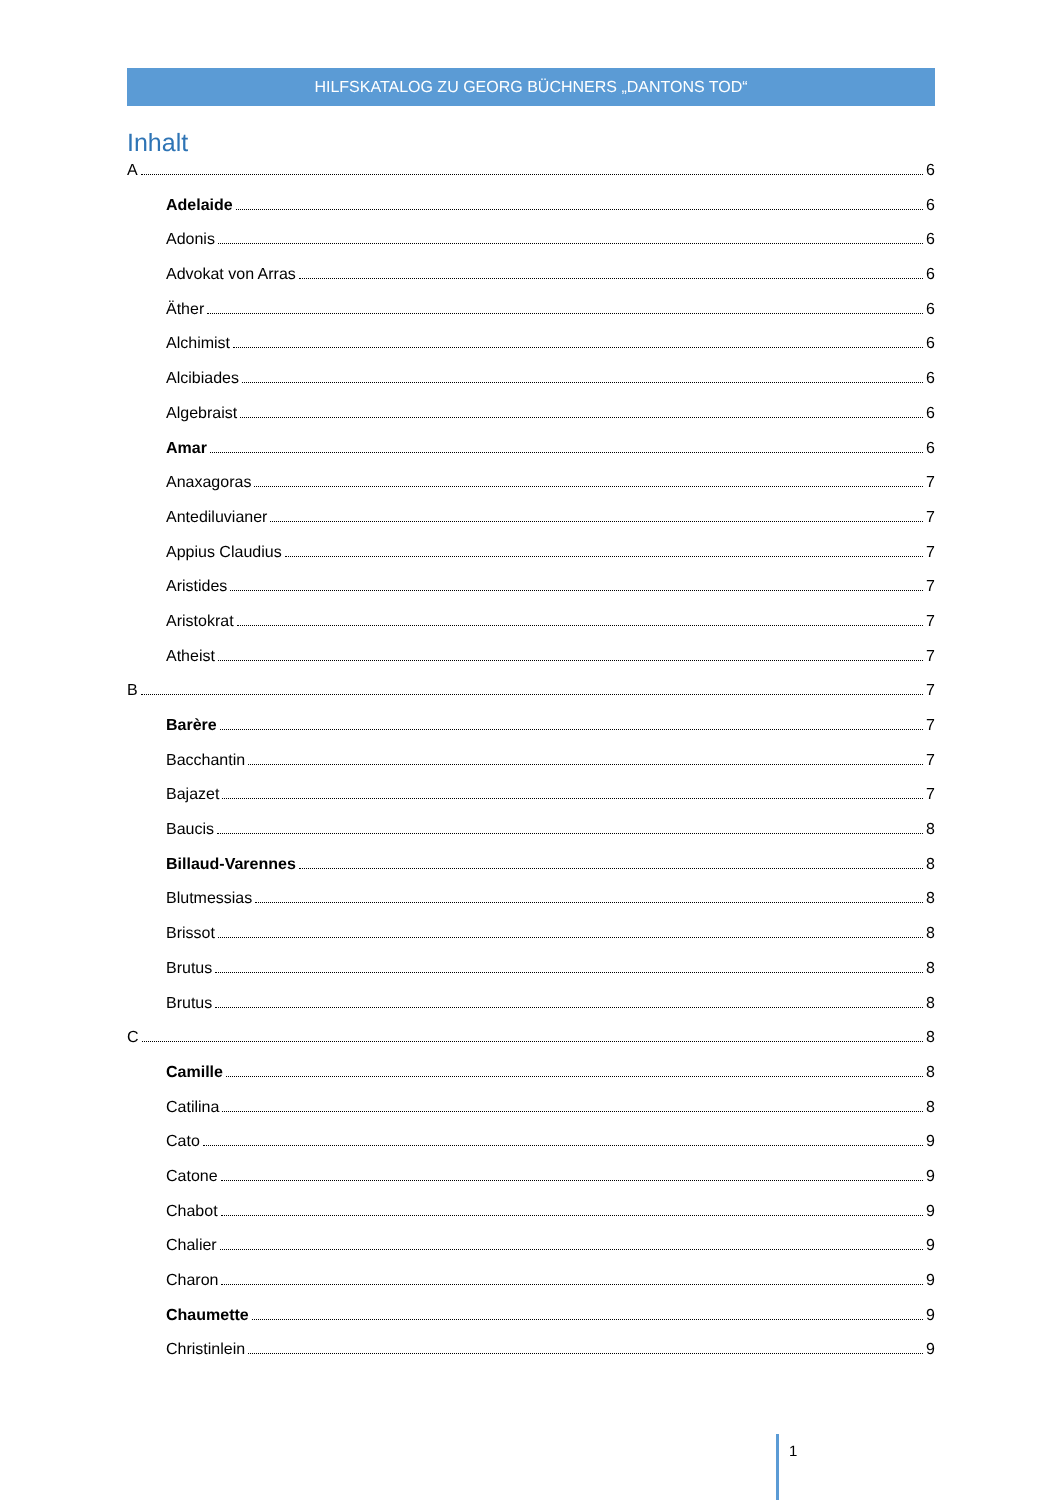HILFSKATALOG ZU GEORG BÜCHNERS „DANTONS TOD“
Inhalt
A 6
Adelaide 6
Adonis 6
Advokat von Arras 6
Äther 6
Alchimist 6
Alcibiades 6
Algebraist 6
Amar 6
Anaxagoras 7
Antediluvianer 7
Appius Claudius 7
Aristides 7
Aristokrat 7
Atheist 7
B 7
Barère 7
Bacchantin 7
Bajazet 7
Baucis 8
Billaud-Varennes 8
Blutmessias 8
Brissot 8
Brutus 8
Brutus 8
C 8
Camille 8
Catilina 8
Cato 9
Catone 9
Chabot 9
Chalier 9
Charon 9
Chaumette 9
Christinlein 9
1